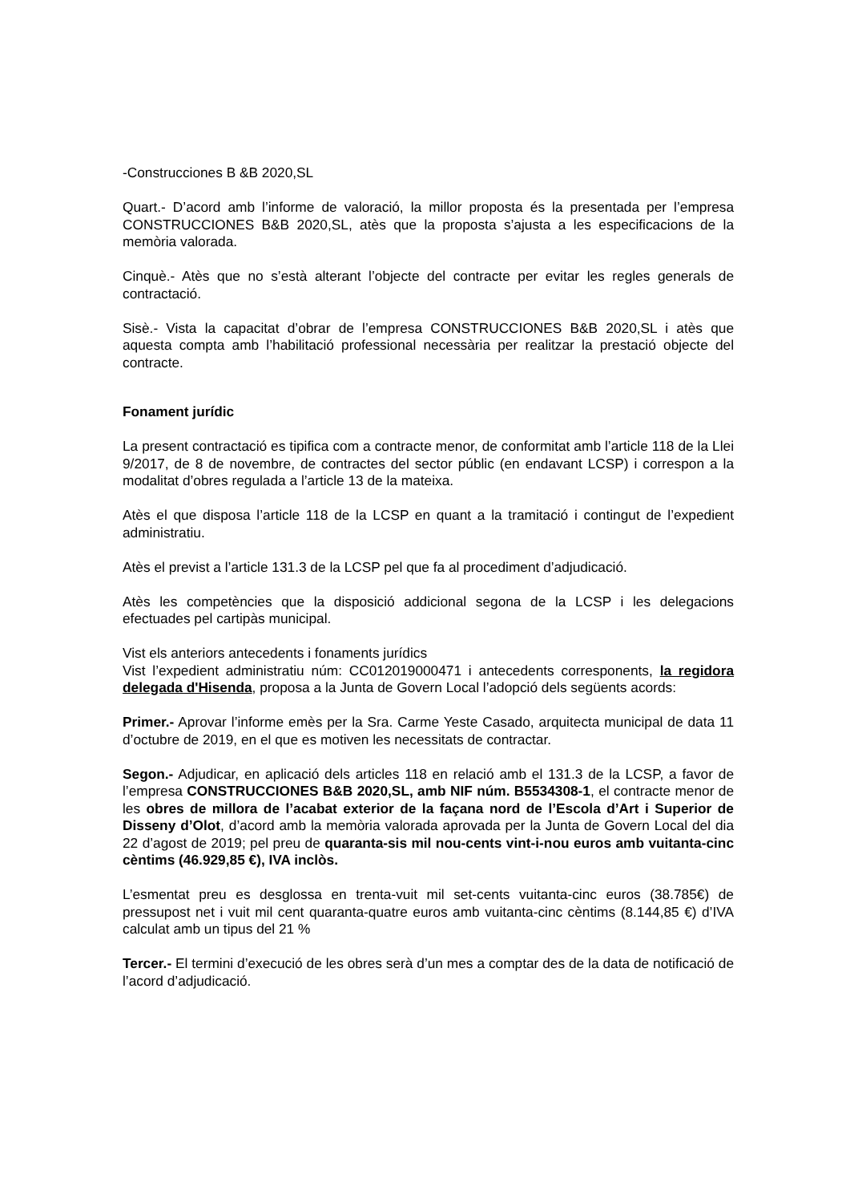-Construcciones B &B 2020,SL
Quart.- D’acord amb l’informe de valoració, la millor proposta és la presentada per l’empresa CONSTRUCCIONES B&B 2020,SL, atès que la proposta s’ajusta a les especificacions de la memòria valorada.
Cinquè.- Atès que no s’està alterant l’objecte del contracte per evitar les regles generals de contractació.
Sisè.- Vista la capacitat d’obrar de l’empresa CONSTRUCCIONES B&B 2020,SL i atès que aquesta compta amb l’habilitació professional necessària per realitzar la prestació objecte del contracte.
Fonament jurídic
La present contractació es tipifica com a contracte menor, de conformitat amb l’article 118 de la Llei 9/2017, de 8 de novembre, de contractes del sector públic (en endavant LCSP) i correspon a la modalitat d’obres regulada a l’article 13 de la mateixa.
Atès el que disposa l’article 118 de la LCSP en quant a la tramitació i contingut de l’expedient administratiu.
Atès el previst a l’article 131.3 de la LCSP pel que fa al procediment d’adjudicació.
Atès les competències que la disposició addicional segona de la LCSP i les delegacions efectuades pel cartipàs municipal.
Vist els anteriors antecedents i fonaments jurídics
Vist l’expedient administratiu núm: CC012019000471 i antecedents corresponents, la regidora delegada d'Hisenda, proposa a la Junta de Govern Local l’adopció dels següents acords:
Primer.- Aprovar l’informe emès per la Sra. Carme Yeste Casado, arquitecta municipal de data 11 d’octubre de 2019, en el que es motiven les necessitats de contractar.
Segon.- Adjudicar, en aplicació dels articles 118 en relació amb el 131.3 de la LCSP, a favor de l’empresa CONSTRUCCIONES B&B 2020,SL, amb NIF núm. B5534308-1, el contracte menor de les obres de millora de l’acabat exterior de la façana nord de l’Escola d’Art i Superior de Disseny d’Olot, d’acord amb la memòria valorada aprovada per la Junta de Govern Local del dia 22 d’agost de 2019; pel preu de quaranta-sis mil nou-cents vint-i-nou euros amb vuitanta-cinc cèntims (46.929,85 €), IVA inclòs.
L’esmentat preu es desglossa en trenta-vuit mil set-cents vuitanta-cinc euros (38.785€) de pressupost net i vuit mil cent quaranta-quatre euros amb vuitanta-cinc cèntims (8.144,85 €) d’IVA calculat amb un tipus del 21 %
Tercer.- El termini d’execució de les obres serà d’un mes a comptar des de la data de notificació de l’acord d’adjudicació.